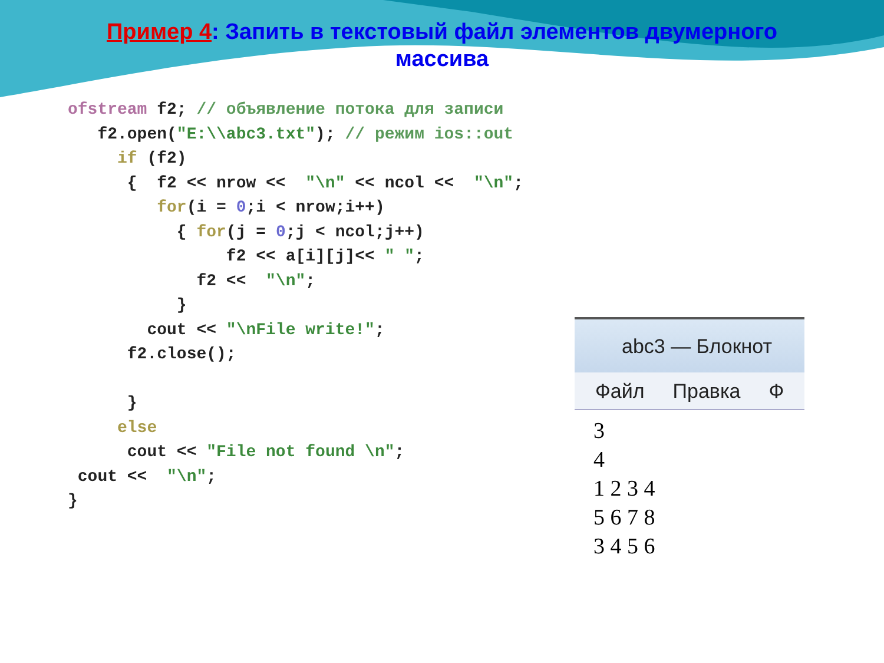Пример 4: Запить в текстовый файл элементов двумерного
массива
ofstream f2; // объявление потока для записи
   f2.open("E:\\abc3.txt"); // режим ios::out
     if (f2)
      {  f2 << nrow <<  "\n" << ncol <<  "\n";
         for(i = 0;i < nrow;i++)
           { for(j = 0;j < ncol;j++)
                f2 << a[i][j]<< " ";
             f2 <<  "\n";
           }
        cout << "\nFile write!";
      f2.close();

      }
     else
      cout << "File not found \n";
 cout <<  "\n";
}
abc3 — Блокнот
Файл Правка Ф
3
4
1 2 3 4
5 6 7 8
3 4 5 6